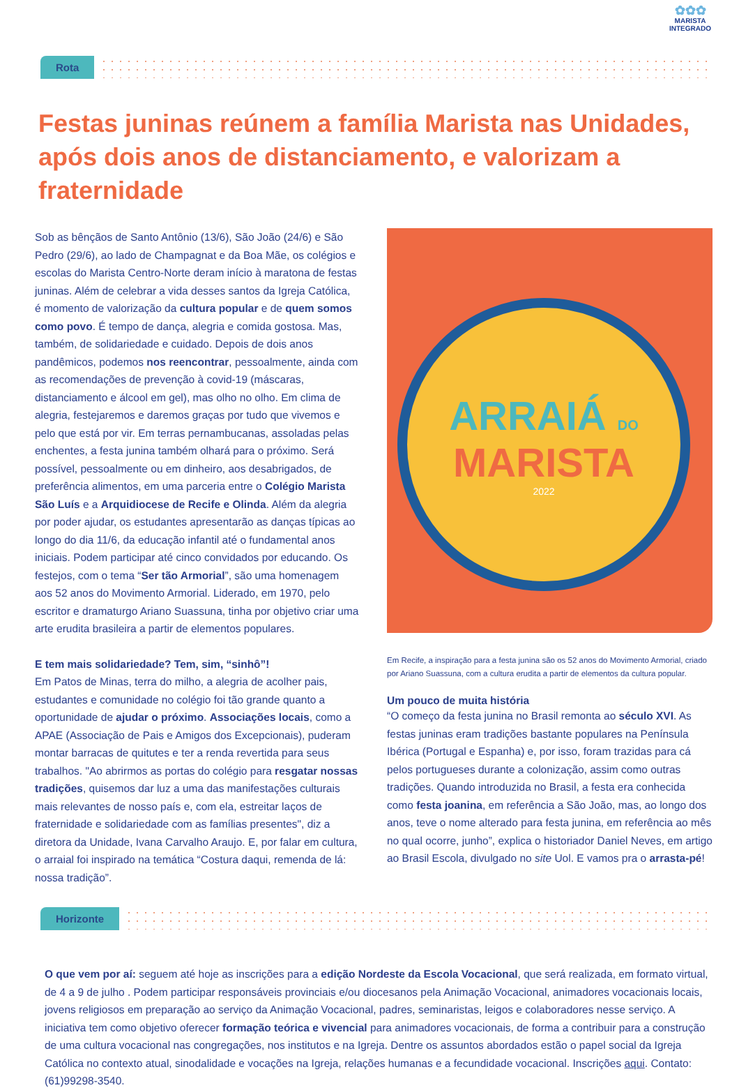✿✿✿
MARISTA
INTEGRADO
Rota
Festas juninas reúnem a família Marista nas Unidades, após dois anos de distanciamento, e valorizam a fraternidade
Sob as bênçãos de Santo Antônio (13/6), São João (24/6) e São Pedro (29/6), ao lado de Champagnat e da Boa Mãe, os colégios e escolas do Marista Centro-Norte deram início à maratona de festas juninas. Além de celebrar a vida desses santos da Igreja Católica, é momento de valorização da cultura popular e de quem somos como povo. É tempo de dança, alegria e comida gostosa. Mas, também, de solidariedade e cuidado. Depois de dois anos pandêmicos, podemos nos reencontrar, pessoalmente, ainda com as recomendações de prevenção à covid-19 (máscaras, distanciamento e álcool em gel), mas olho no olho. Em clima de alegria, festejaremos e daremos graças por tudo que vivemos e pelo que está por vir. Em terras pernambucanas, assoladas pelas enchentes, a festa junina também olhará para o próximo. Será possível, pessoalmente ou em dinheiro, aos desabrigados, de preferência alimentos, em uma parceria entre o Colégio Marista São Luís e a Arquidiocese de Recife e Olinda. Além da alegria por poder ajudar, os estudantes apresentarão as danças típicas ao longo do dia 11/6, da educação infantil até o fundamental anos iniciais. Podem participar até cinco convidados por educando. Os festejos, com o tema “Ser tão Armorial”, são uma homenagem aos 52 anos do Movimento Armorial. Liderado, em 1970, pelo escritor e dramaturgo Ariano Suassuna, tinha por objetivo criar uma arte erudita brasileira a partir de elementos populares.
E tem mais solidariedade? Tem, sim, “sinhô”!
Em Patos de Minas, terra do milho, a alegria de acolher pais, estudantes e comunidade no colégio foi tão grande quanto a oportunidade de ajudar o próximo. Associações locais, como a APAE (Associação de Pais e Amigos dos Excepcionais), puderam montar barracas de quitutes e ter a renda revertida para seus trabalhos. "Ao abrirmos as portas do colégio para resgatar nossas tradições, quisemos dar luz a uma das manifestações culturais mais relevantes de nosso país e, com ela, estreitar laços de fraternidade e solidariedade com as famílias presentes", diz a diretora da Unidade, Ivana Carvalho Araujo. E, por falar em cultura, o arraial foi inspirado na temática “Costura daqui, remenda de lá: nossa tradição”.
ARRAIÁ DO
MARISTA
2022
Em Recife, a inspiração para a festa junina são os 52 anos do Movimento Armorial, criado por Ariano Suassuna, com a cultura erudita a partir de elementos da cultura popular.
Um pouco de muita história
“O começo da festa junina no Brasil remonta ao século XVI. As festas juninas eram tradições bastante populares na Península Ibérica (Portugal e Espanha) e, por isso, foram trazidas para cá pelos portugueses durante a colonização, assim como outras tradições. Quando introduzida no Brasil, a festa era conhecida como festa joanina, em referência a São João, mas, ao longo dos anos, teve o nome alterado para festa junina, em referência ao mês no qual ocorre, junho”, explica o historiador Daniel Neves, em artigo ao Brasil Escola, divulgado no site Uol. E vamos pra o arrasta-pé!
Horizonte
O que vem por aí: seguem até hoje as inscrições para a edição Nordeste da Escola Vocacional, que será realizada, em formato virtual, de 4 a 9 de julho . Podem participar responsáveis provinciais e/ou diocesanos pela Animação Vocacional, animadores vocacionais locais, jovens religiosos em preparação ao serviço da Animação Vocacional, padres, seminaristas, leigos e colaboradores nesse serviço. A iniciativa tem como objetivo oferecer formação teórica e vivencial para animadores vocacionais, de forma a contribuir para a construção de uma cultura vocacional nas congregações, nos institutos e na Igreja. Dentre os assuntos abordados estão o papel social da Igreja Católica no contexto atual, sinodalidade e vocações na Igreja, relações humanas e a fecundidade vocacional. Inscrições aqui. Contato: (61)99298-3540.